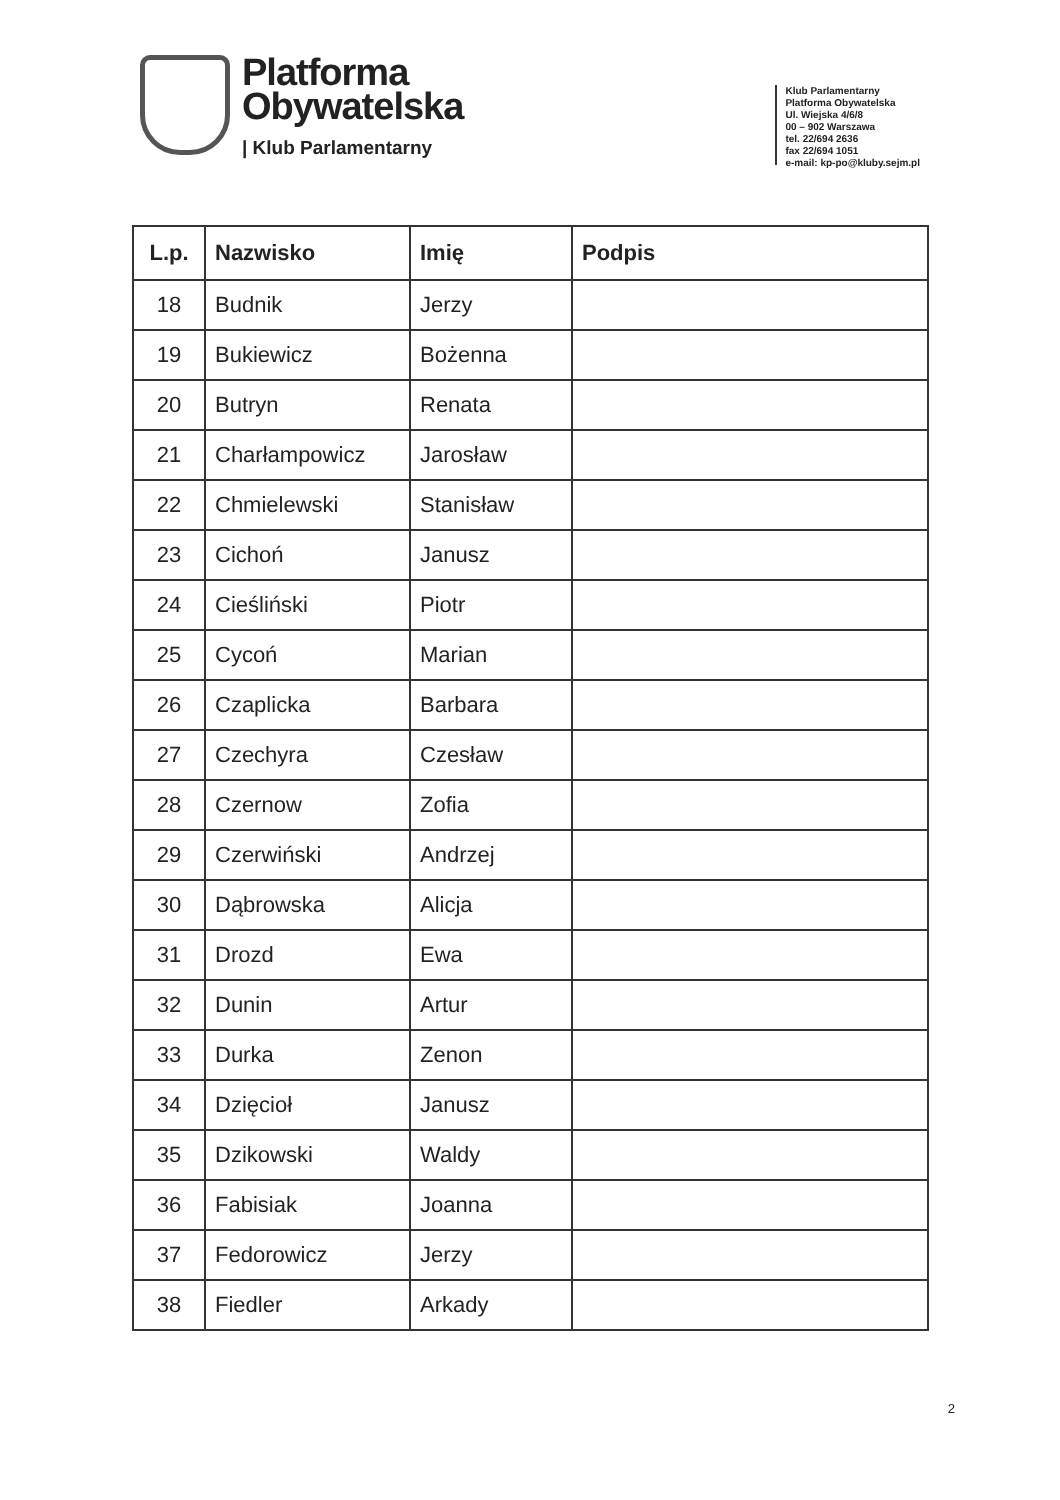Platforma
Obywatelska
| Klub Parlamentarny
Klub Parlamentarny
Platforma Obywatelska
Ul. Wiejska 4/6/8
00 – 902 Warszawa
tel. 22/694 2636
fax 22/694 1051
e-mail: kp-po@kluby.sejm.pl
| L.p. | Nazwisko | Imię | Podpis |
| --- | --- | --- | --- |
| 18 | Budnik | Jerzy | |
| 19 | Bukiewicz | Bożenna | |
| 20 | Butryn | Renata | |
| 21 | Charłampowicz | Jarosław | |
| 22 | Chmielewski | Stanisław | |
| 23 | Cichoń | Janusz | |
| 24 | Cieśliński | Piotr | |
| 25 | Cycoń | Marian | |
| 26 | Czaplicka | Barbara | |
| 27 | Czechyra | Czesław | |
| 28 | Czernow | Zofia | |
| 29 | Czerwiński | Andrzej | |
| 30 | Dąbrowska | Alicja | |
| 31 | Drozd | Ewa | |
| 32 | Dunin | Artur | |
| 33 | Durka | Zenon | |
| 34 | Dzięcioł | Janusz | |
| 35 | Dzikowski | Waldy | |
| 36 | Fabisiak | Joanna | |
| 37 | Fedorowicz | Jerzy | |
| 38 | Fiedler | Arkady | |
2